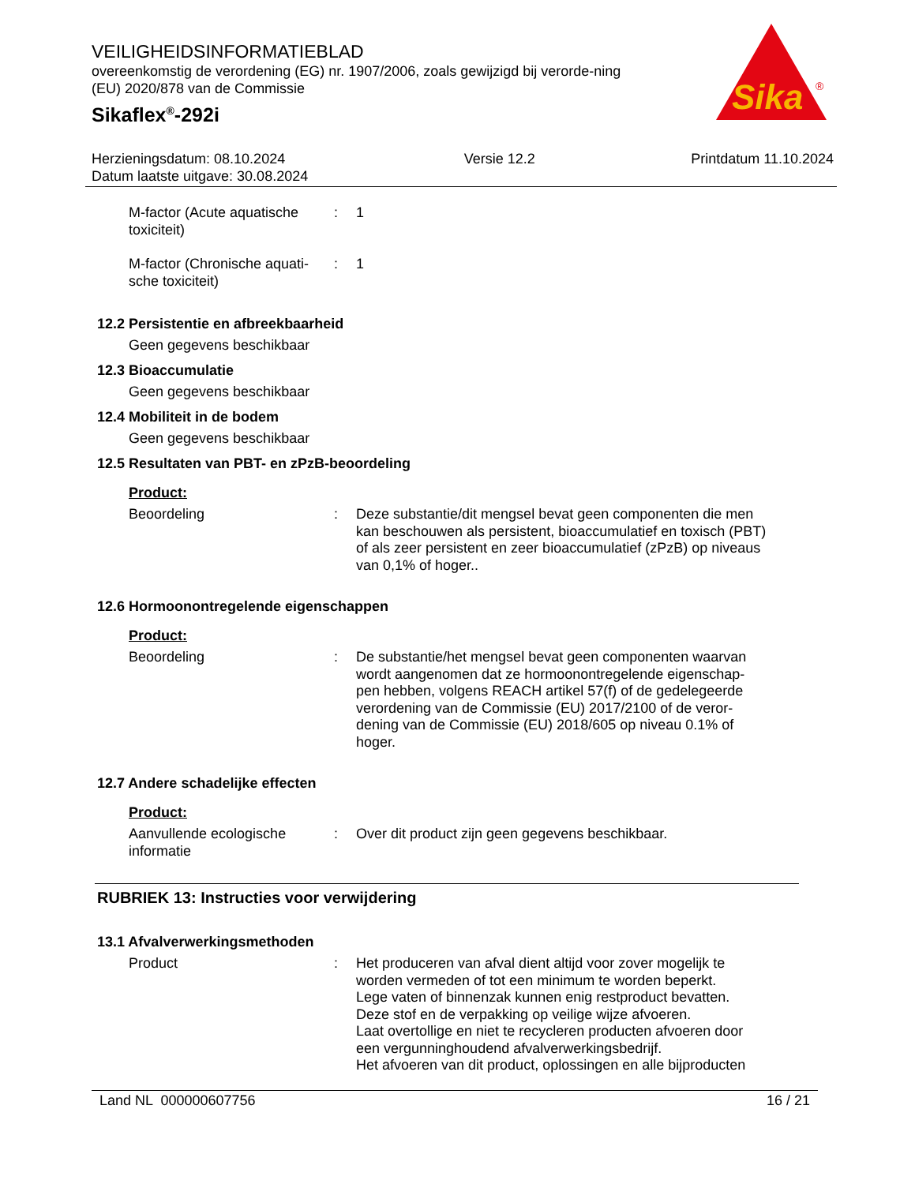VEILIGHEIDSINFORMATIEBLAD
overeenkomstig de verordening (EG) nr. 1907/2006, zoals gewijzigd bij verorde-ning (EU) 2020/878 van de Commissie
Sikaflex<sup>®</sup>-292i
Sika
®
Herzieningsdatum: 08.10.2024
Datum laatste uitgave: 30.08.2024
Versie 12.2 Printdatum 11.10.2024
M-factor (Acute aquatische toxiciteit)
: 1
M-factor (Chronische aquati-sche toxiciteit)
: 1
12.2 Persistentie en afbreekbaarheid
Geen gegevens beschikbaar
12.3 Bioaccumulatie
Geen gegevens beschikbaar
12.4 Mobiliteit in de bodem
Geen gegevens beschikbaar
12.5 Resultaten van PBT- en zPzB-beoordeling
Product:
Beoordeling : Deze substantie/dit mengsel bevat geen componenten die men kan beschouwen als persistent, bioaccumulatief en toxisch (PBT) of als zeer persistent en zeer bioaccumulatief (zPzB) op niveaus van 0,1% of hoger..
12.6 Hormoonontregelende eigenschappen
Product:
Beoordeling : De substantie/het mengsel bevat geen componenten waarvan wordt aangenomen dat ze hormoonontregelende eigenschap-pen hebben, volgens REACH artikel 57(f) of de gedelegeerde verordening van de Commissie (EU) 2017/2100 of de veror-dening van de Commissie (EU) 2018/605 op niveau 0.1% of hoger.
12.7 Andere schadelijke effecten
Product:
Aanvullende ecologische informatie
: Over dit product zijn geen gegevens beschikbaar.
RUBRIEK 13: Instructies voor verwijdering
13.1 Afvalverwerkingsmethoden
Product : Het produceren van afval dient altijd voor zover mogelijk te worden vermeden of tot een minimum te worden beperkt.
Lege vaten of binnenzak kunnen enig restproduct bevatten.
Deze stof en de verpakking op veilige wijze afvoeren.
Laat overtollige en niet te recycleren producten afvoeren door een vergunninghoudend afvalverwerkingsbedrijf.
Het afvoeren van dit product, oplossingen en alle bijproducten
Land NL 000000607756 16 / 21